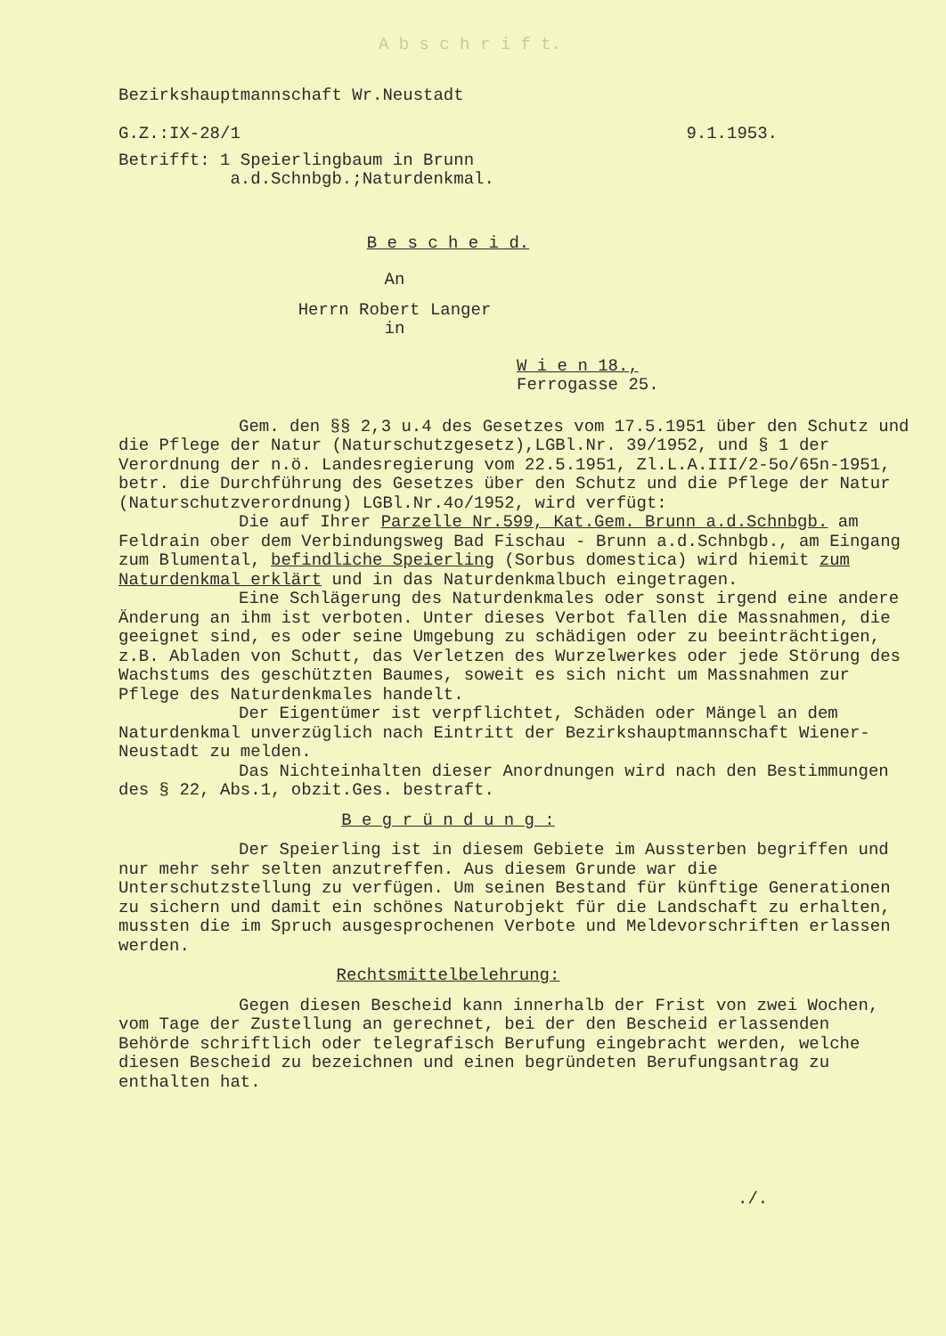A b s c h r i f t.
Bezirkshauptmannschaft Wr.Neustadt
G.Z.:IX-28/1 9.1.1953.
Betrifft: 1 Speierlingbaum in Brunn
a.d.Schnbgb.;Naturdenkmal.
B e s c h e i d.
An
Herrn Robert Langer
in
W i e n 18.,
Ferrogasse 25.
Gem. den §§ 2,3 u.4 des Gesetzes vom 17.5.1951 über den Schutz und die Pflege der Natur (Naturschutzgesetz),LGBl.Nr. 39/1952, und § 1 der Verordnung der n.ö. Landesregierung vom 22.5.1951, Zl.L.A.III/2-5o/65n-1951, betr. die Durchführung des Gesetzes über den Schutz und die Pflege der Natur (Naturschutzverordnung) LGBl.Nr.4o/1952, wird verfügt:
Die auf Ihrer Parzelle Nr.599, Kat.Gem. Brunn a.d.Schnbgb. am Feldrain ober dem Verbindungsweg Bad Fischau - Brunn a.d.Schnbgb., am Eingang zum Blumental, befindliche Speierling (Sorbus domestica) wird hiemit zum Naturdenkmal erklärt und in das Naturdenkmalbuch eingetragen.
Eine Schlägerung des Naturdenkmales oder sonst irgend eine andere Änderung an ihm ist verboten. Unter dieses Verbot fallen die Massnahmen, die geeignet sind, es oder seine Umgebung zu schädigen oder zu beeinträchtigen, z.B. Abladen von Schutt, das Verletzen des Wurzelwerkes oder jede Störung des Wachstums des geschützten Baumes, soweit es sich nicht um Massnahmen zur Pflege des Naturdenkmales handelt.
Der Eigentümer ist verpflichtet, Schäden oder Mängel an dem Naturdenkmal unverzüglich nach Eintritt der Bezirkshauptmannschaft Wiener-Neustadt zu melden.
Das Nichteinhalten dieser Anordnungen wird nach den Bestimmungen des § 22, Abs.1, obzit.Ges. bestraft.
B e g r ü n d u n g :
Der Speierling ist in diesem Gebiete im Aussterben begriffen und nur mehr sehr selten anzutreffen. Aus diesem Grunde war die Unterschutzstellung zu verfügen. Um seinen Bestand für künftige Generationen zu sichern und damit ein schönes Naturobjekt für die Landschaft zu erhalten, mussten die im Spruch ausgesprochenen Verbote und Meldevorschriften erlassen werden.
Rechtsmittelbelehrung:
Gegen diesen Bescheid kann innerhalb der Frist von zwei Wochen, vom Tage der Zustellung an gerechnet, bei der den Bescheid erlassenden Behörde schriftlich oder telegrafisch Berufung eingebracht werden, welche diesen Bescheid zu bezeichnen und einen begründeten Berufungsantrag zu enthalten hat.
./.